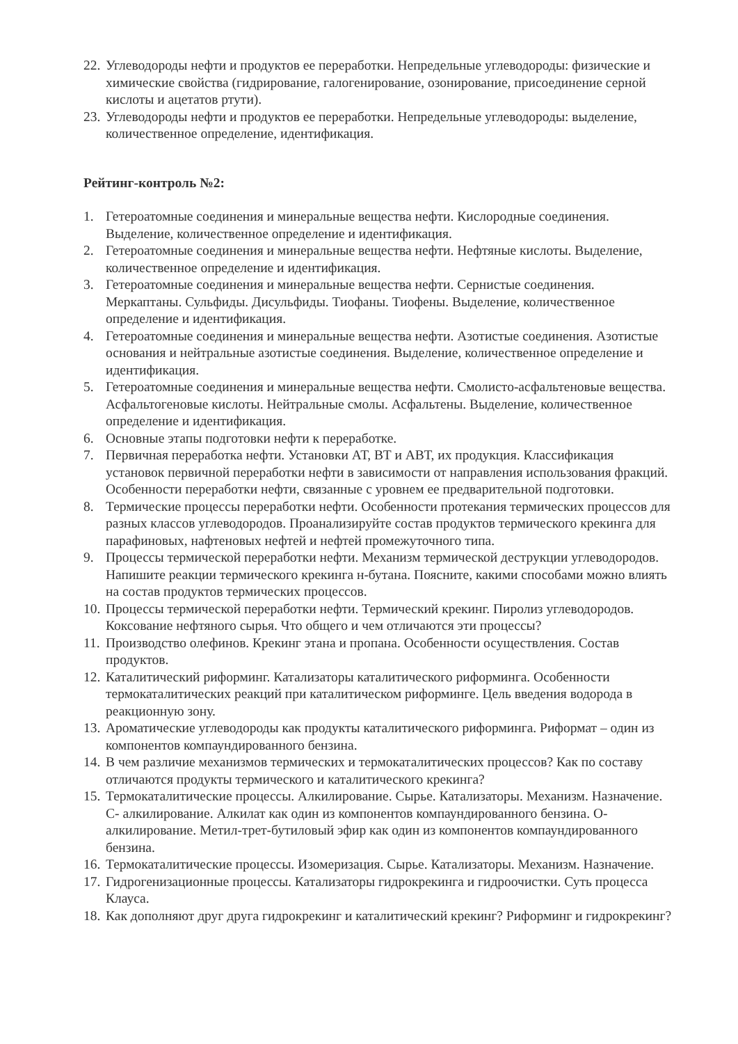22. Углеводороды нефти и продуктов ее переработки. Непредельные углеводороды: физические и химические свойства (гидрирование, галогенирование, озонирование, присоединение серной кислоты и ацетатов ртути).
23. Углеводороды нефти и продуктов ее переработки. Непредельные углеводороды: выделение, количественное определение, идентификация.
Рейтинг-контроль №2:
1. Гетероатомные соединения и минеральные вещества нефти. Кислородные соединения. Выделение, количественное определение и идентификация.
2. Гетероатомные соединения и минеральные вещества нефти. Нефтяные кислоты. Выделение, количественное определение и идентификация.
3. Гетероатомные соединения и минеральные вещества нефти. Сернистые соединения. Меркаптаны. Сульфиды. Дисульфиды. Тиофаны. Тиофены. Выделение, количественное определение и идентификация.
4. Гетероатомные соединения и минеральные вещества нефти. Азотистые соединения. Азотистые основания и нейтральные азотистые соединения. Выделение, количественное определение и идентификация.
5. Гетероатомные соединения и минеральные вещества нефти. Смолисто-асфальтеновые вещества. Асфальтогеновые кислоты. Нейтральные смолы. Асфальтены. Выделение, количественное определение и идентификация.
6. Основные этапы подготовки нефти к переработке.
7. Первичная переработка нефти. Установки АТ, ВТ и АВТ, их продукция. Классификация установок первичной переработки нефти в зависимости от направления использования фракций. Особенности переработки нефти, связанные с уровнем ее предварительной подготовки.
8. Термические процессы переработки нефти. Особенности протекания термических процессов для разных классов углеводородов. Проанализируйте состав продуктов термического крекинга для парафиновых, нафтеновых нефтей и нефтей промежуточного типа.
9. Процессы термической переработки нефти. Механизм термической деструкции углеводородов. Напишите реакции термического крекинга н-бутана. Поясните, какими способами можно влиять на состав продуктов термических процессов.
10. Процессы термической переработки нефти. Термический крекинг. Пиролиз углеводородов. Коксование нефтяного сырья. Что общего и чем отличаются эти процессы?
11. Производство олефинов. Крекинг этана и пропана. Особенности осуществления. Состав продуктов.
12. Каталитический риформинг. Катализаторы каталитического риформинга. Особенности термокаталитических реакций при каталитическом риформинге. Цель введения водорода в реакционную зону.
13. Ароматические углеводороды как продукты каталитического риформинга. Риформат – один из компонентов компаундированного бензина.
14. В чем различие механизмов термических и термокаталитических процессов? Как по составу отличаются продукты термического и каталитического крекинга?
15. Термокаталитические процессы. Алкилирование. Сырье. Катализаторы. Механизм. Назначение. С- алкилирование. Алкилат как один из компонентов компаундированного бензина. О- алкилирование. Метил-трет-бутиловый эфир как один из компонентов компаундированного бензина.
16. Термокаталитические процессы. Изомеризация. Сырье. Катализаторы. Механизм. Назначение.
17. Гидрогенизационные процессы. Катализаторы гидрокрекинга и гидроочистки. Суть процесса Клауса.
18. Как дополняют друг друга гидрокрекинг и каталитический крекинг? Риформинг и гидрокрекинг?